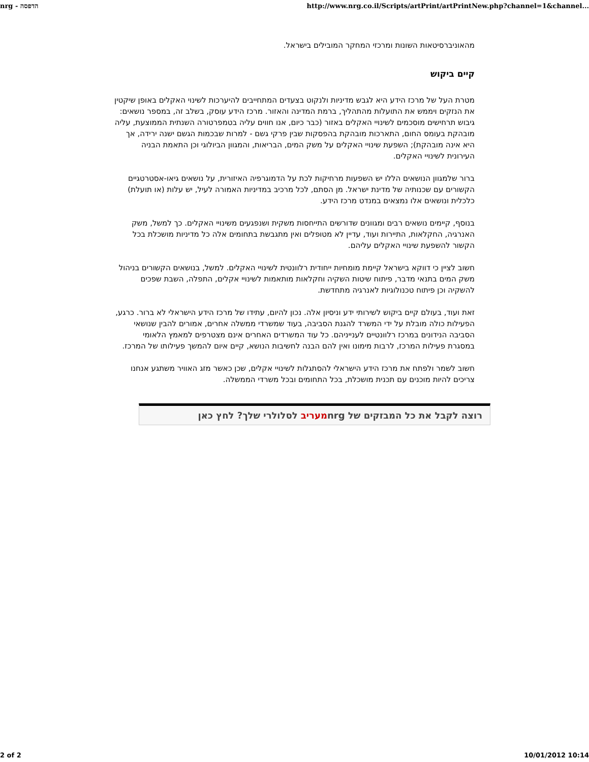nrg - הדפסה http://www.nrg.co.il/Scripts/artPrint/artPrintNew.php?channel=1&channel...
מהאוניברסיטאות השונות ומרכזי המחקר המובילים בישראל.
קיים ביקוש
מטרת העל של מרכז הידע היא לגבש מדיניות ולנקוט בצעדים המתחייבים להיערכות לשינוי האקלים באופן שיקטין את הנזקים ויממש את התועלות מהתהליך, ברמת המדינה והאזור. מרכז הידע עוסק, בשלב זה, במספר נושאים: גיבוש תרחישים מוסכמים לשינויי האקלים באזור (כבר כיום, אנו חווים עליה בטמפרטורה השנתית הממוצעת, עליה מובהקת בעומס החום, התארכות מובהקת בהפסקות שבין פרקי גשם - למרות שבכמות הגשם ישנה ירידה, אך היא אינה מובהקת); השפעת שינויי האקלים על משק המים, הבריאות, והמגוון הביולוגי וכן התאמת הבניה העירונית לשינויי האקלים.
ברור שלמגוון הנושאים הללו יש השפעות מרחיקות לכת על הדמוגרפיה האיזורית, על נושאים גיאו-אסטרטגיים הקשורים עם שכנותיה של מדינת ישראל. מן הסתם, לכל מרכיב במדיניות האמורה לעיל, יש עלות (או תועלת) כלכלית ונושאים אלו נמצאים במנדט מרכז הידע.
בנוסף, קיימים נושאים רבים ומגוונים שדורשים התייחסות משקית ושנפגעים משינויי האקלים. כך למשל, משק האנרגיה, החקלאות, התיירות ועוד, עדיין לא מטופלים ואין מתגבשת בתחומים אלה כל מדיניות מושכלת בכל הקשור להשפעת שינויי האקלים עליהם.
חשוב לציין כי דווקא בישראל קיימת מומחיות ייחודית רלוונטית לשינויי האקלים. למשל, בנושאים הקשורים בניהול משק המים בתנאי מדבר, פיתוח שיטות השקיה וחקלאות מותאמות לשינויי אקלים, התפלה, השבת שפכים להשקיה וכן פיתוח טכנולוגיות לאנרגיה מתחדשת.
זאת ועוד, בעולם קיים ביקוש לשירותי ידע וניסיון אלה. נכון להיום, עתידו של מרכז הידע הישראלי לא ברור. כרגע, הפעילות כולה מובלת על ידי המשרד להגנת הסביבה, בעוד שמשרדי ממשלה אחרים, אמורים להבין שנושאי הסביבה הנידונים במרכז רלוונטיים לענייניהם. כל עוד המשרדים האחרים אינם מצטרפים למאמץ הלאומי במסגרת פעילות המרכז, לרבות מימונו ואין להם הבנה לחשיבות הנושא, קיים איום להמשך פעילותו של המרכז.
חשוב לשמר ולפתח את מרכז הידע הישראלי להסתגלות לשינויי אקלים, שכן כאשר מזג האוויר משתגע אנחנו צריכים להיות מוכנים עם תכנית מושכלת, בכל התחומים ובכל משרדי הממשלה.
רוצה לקבל את כל המבזקים של nrgמעריב לסלולרי שלך? לחץ כאן
2 of 2 10/01/2012 10:14